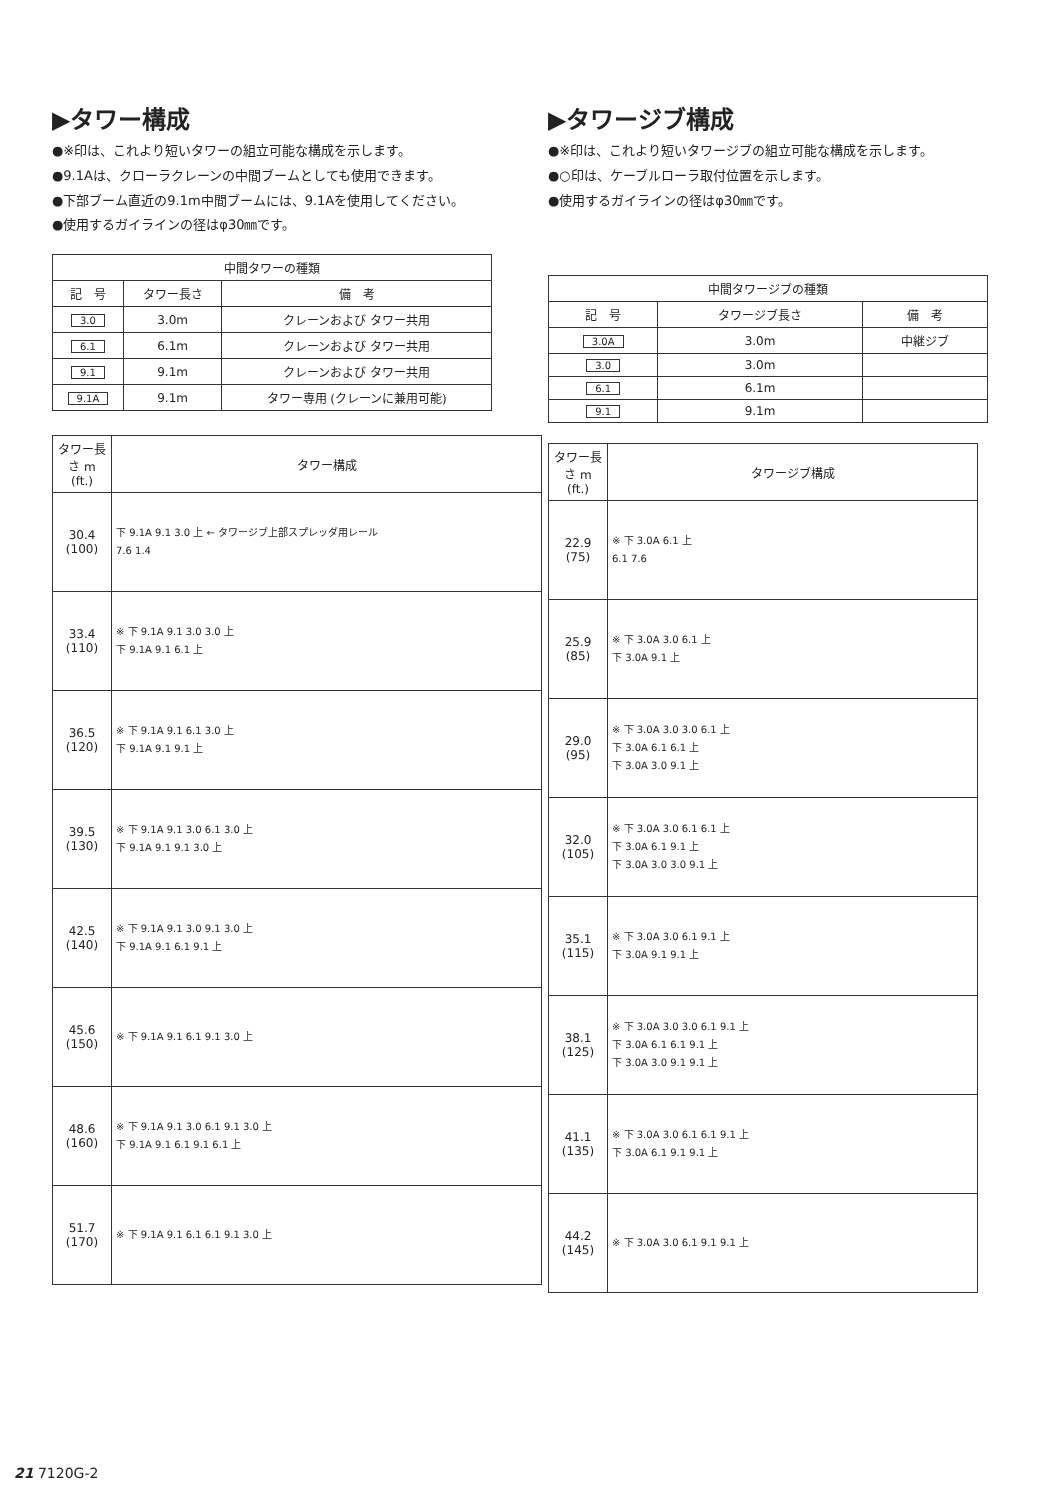▶タワー構成
●※印は、これより短いタワーの組立可能な構成を示します。
●9.1Aは、クローラクレーンの中間ブームとしても使用できます。
●下部ブーム直近の9.1m中間ブームには、9.1Aを使用してください。
●使用するガイラインの径はφ30㎜です。
| 中間タワーの種類 | | |
| --- | --- | --- |
| 記 号 | タワー長さ | 備 考 |
| 3.0 | 3.0m | クレーンおよび タワー共用 |
| 6.1 | 6.1m | クレーンおよび タワー共用 |
| 9.1 | 9.1m | クレーンおよび タワー共用 |
| 9.1A | 9.1m | タワー専用 (クレーンに兼用可能) |
| タワー長さ m (ft.) | タワー構成 |
| --- | --- |
| 30.4 (100) | 下 9.1A 9.1 3.0 上 ← タワージブ上部スプレッダ用レール 7.6 1.4 |
| 33.4 (110) | ※ 下 9.1A 9.1 3.0 3.0 上 下 9.1A 9.1 6.1 上 |
| 36.5 (120) | ※ 下 9.1A 9.1 6.1 3.0 上 下 9.1A 9.1 9.1 上 |
| 39.5 (130) | ※ 下 9.1A 9.1 3.0 6.1 3.0 上 下 9.1A 9.1 9.1 3.0 上 |
| 42.5 (140) | ※ 下 9.1A 9.1 3.0 9.1 3.0 上 下 9.1A 9.1 6.1 9.1 上 |
| 45.6 (150) | ※ 下 9.1A 9.1 6.1 9.1 3.0 上 |
| 48.6 (160) | ※ 下 9.1A 9.1 3.0 6.1 9.1 3.0 上 下 9.1A 9.1 6.1 9.1 6.1 上 |
| 51.7 (170) | ※ 下 9.1A 9.1 6.1 6.1 9.1 3.0 上 |
▶タワージブ構成
●※印は、これより短いタワージブの組立可能な構成を示します。
●○印は、ケーブルローラ取付位置を示します。
●使用するガイラインの径はφ30㎜です。
| 中間タワージブの種類 | | |
| --- | --- | --- |
| 記 号 | タワージブ長さ | 備 考 |
| 3.0A | 3.0m | 中継ジブ |
| 3.0 | 3.0m | |
| 6.1 | 6.1m | |
| 9.1 | 9.1m | |
| タワー長さ m (ft.) | タワージブ構成 |
| --- | --- |
| 22.9 (75) | ※ 下 3.0A 6.1 上 6.1 7.6 |
| 25.9 (85) | ※ 下 3.0A 3.0 6.1 上 下 3.0A 9.1 上 |
| 29.0 (95) | ※ 下 3.0A 3.0 3.0 6.1 上 下 3.0A 6.1 6.1 上 下 3.0A 3.0 9.1 上 |
| 32.0 (105) | ※ 下 3.0A 3.0 6.1 6.1 上 下 3.0A 6.1 9.1 上 下 3.0A 3.0 3.0 9.1 上 |
| 35.1 (115) | ※ 下 3.0A 3.0 6.1 9.1 上 下 3.0A 9.1 9.1 上 |
| 38.1 (125) | ※ 下 3.0A 3.0 3.0 6.1 9.1 上 下 3.0A 6.1 6.1 9.1 上 下 3.0A 3.0 9.1 9.1 上 |
| 41.1 (135) | ※ 下 3.0A 3.0 6.1 6.1 9.1 上 下 3.0A 6.1 9.1 9.1 上 |
| 44.2 (145) | ※ 下 3.0A 3.0 6.1 9.1 9.1 上 |
21 7120G-2